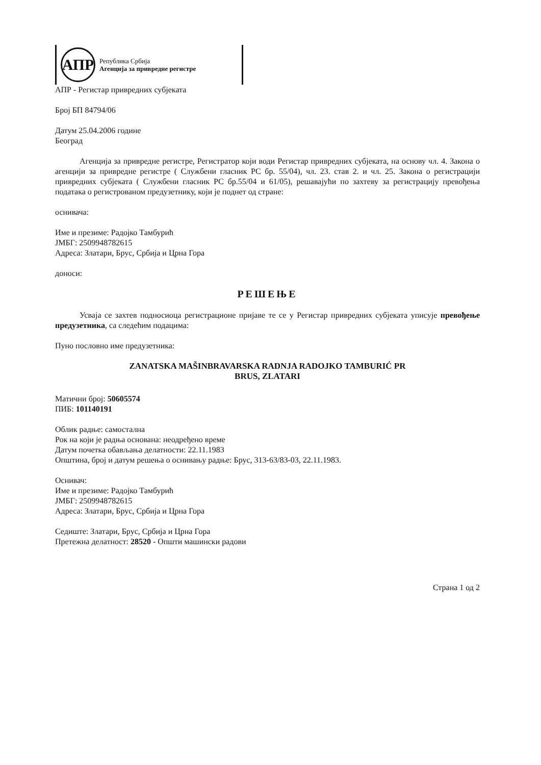АПР
Република Србија
Агенција за привредне регистре
АПР - Регистар привредних субјеката
Број БП 84794/06
Датум 25.04.2006 године
Београд
Агенција за привредне регистре, Регистратор који води Регистар привредних субјеката, на основу чл. 4. Закона о агенцији за привредне регистре ( Службени гласник РС бр. 55/04), чл. 23. став 2. и чл. 25. Закона о регистрацији привредних субјеката ( Службени гласник РС бр.55/04 и 61/05), решавајући по захтеву за регистрацију превођења података о регистрованом предузетнику, који је поднет од стране:
оснивача:
Име и презиме: Радојко Тамбурић
ЈМБГ: 2509948782615
Адреса: Златари, Брус, Србија и Црна Гора
доноси:
РЕШЕЊЕ
Усваја се захтев подносиоца регистрационе пријаве те се у Регистар привредних субјеката уписује превођење предузетника, са следећим подацима:
Пуно пословно име предузетника:
ZANATSKA MAŠINBRAVARSKA RADNJA RADOJKO TAMBURIĆ PR
BRUS, ZLATARI
Матични број: 50605574
ПИБ: 101140191
Облик радње: самостална
Рок на који је радња основана: неодређено време
Датум почетка обављања делатности: 22.11.1983
Општина, број и датум решења о оснивању радње: Брус, 313-63/83-03, 22.11.1983.
Оснивач:
Име и презиме: Радојко Тамбурић
ЈМБГ: 2509948782615
Адреса: Златари, Брус, Србија и Црна Гора
Седиште: Златари, Брус, Србија и Црна Гора
Претежна делатност: 28520 - Општи машински радови
Страна 1 од 2